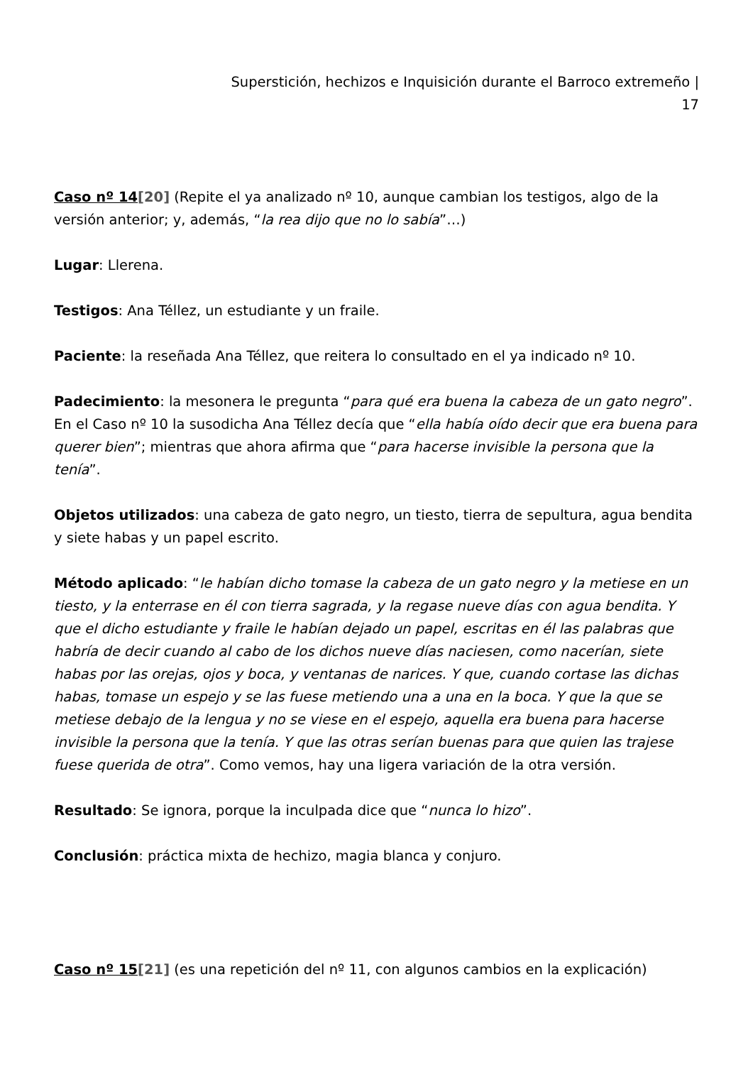Superstición, hechizos e Inquisición durante el Barroco extremeño |
17
Caso nº 14[20] (Repite el ya analizado nº 10, aunque cambian los testigos, algo de la versión anterior; y, además, “la rea dijo que no lo sabía”…)
Lugar: Llerena.
Testigos: Ana Téllez, un estudiante y un fraile.
Paciente: la reseñada Ana Téllez, que reitera lo consultado en el ya indicado nº 10.
Padecimiento: la mesonera le pregunta “para qué era buena la cabeza de un gato negro”. En el Caso nº 10 la susodicha Ana Téllez decía que “ella había oído decir que era buena para querer bien”; mientras que ahora afirma que “para hacerse invisible la persona que la tenía”.
Objetos utilizados: una cabeza de gato negro, un tiesto, tierra de sepultura, agua bendita y siete habas y un papel escrito.
Método aplicado: “le habían dicho tomase la cabeza de un gato negro y la metiese en un tiesto, y la enterrase en él con tierra sagrada, y la regase nueve días con agua bendita. Y que el dicho estudiante y fraile le habían dejado un papel, escritas en él las palabras que habría de decir cuando al cabo de los dichos nueve días naciesen, como nacerían, siete habas por las orejas, ojos y boca, y ventanas de narices. Y que, cuando cortase las dichas habas, tomase un espejo y se las fuese metiendo una a una en la boca. Y que la que se metiese debajo de la lengua y no se viese en el espejo, aquella era buena para hacerse invisible la persona que la tenía. Y que las otras serían buenas para que quien las trajese fuese querida de otra”. Como vemos, hay una ligera variación de la otra versión.
Resultado: Se ignora, porque la inculpada dice que “nunca lo hizo”.
Conclusión: práctica mixta de hechizo, magia blanca y conjuro.
Caso nº 15[21] (es una repetición del nº 11, con algunos cambios en la explicación)